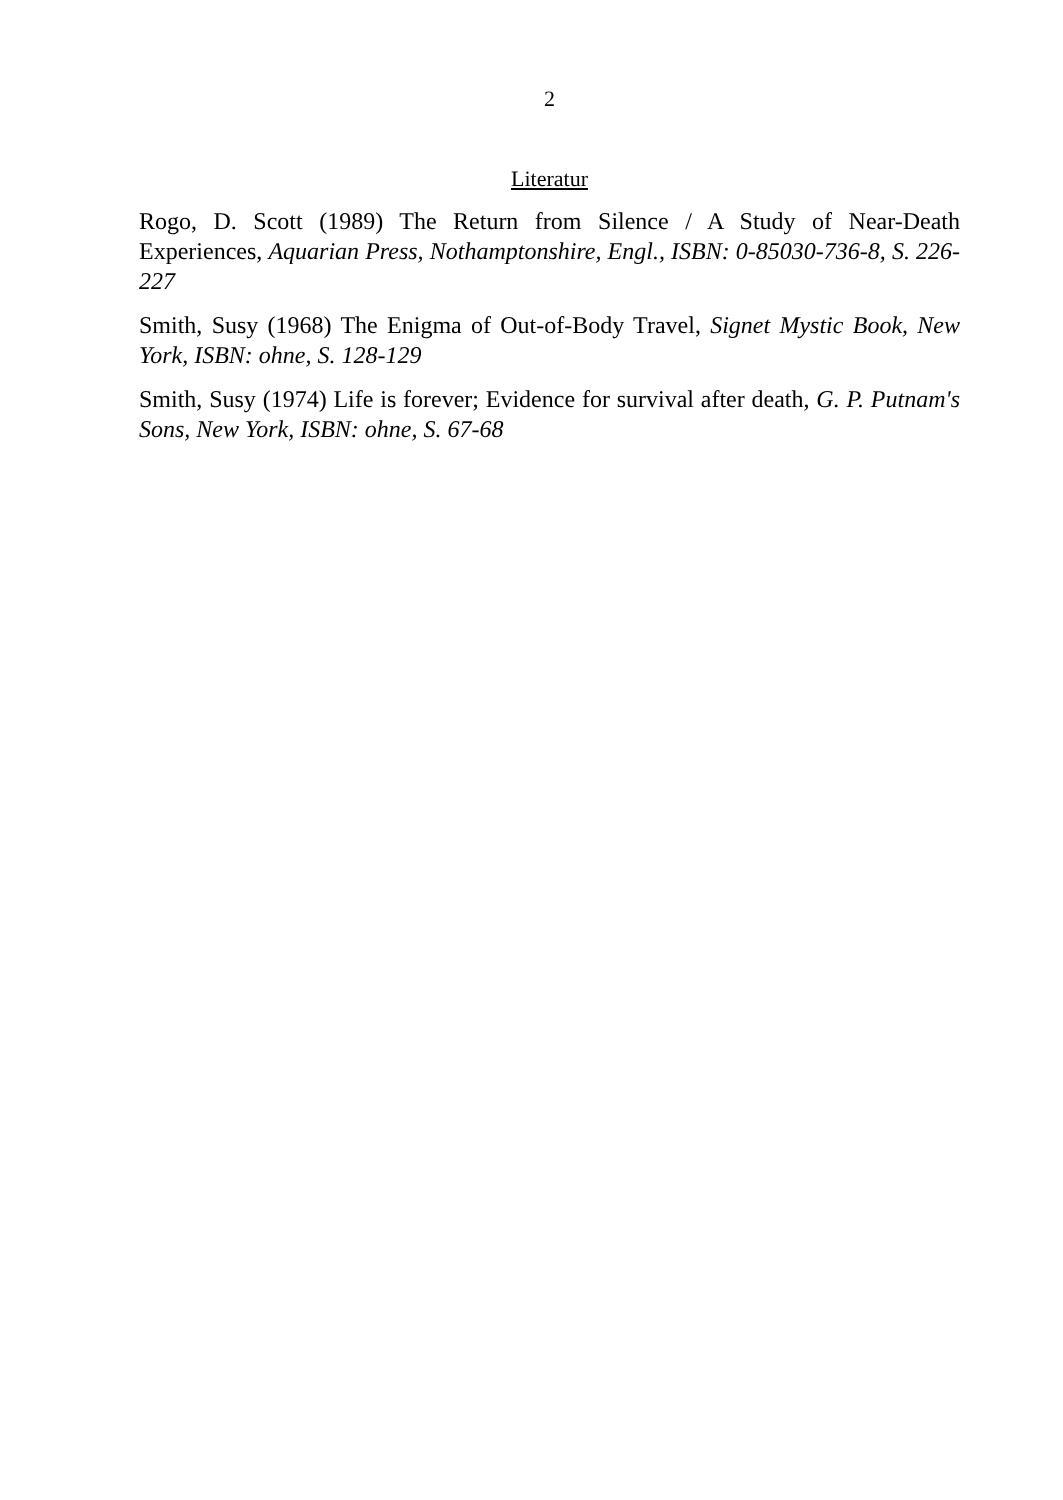2
Literatur
Rogo, D. Scott (1989) The Return from Silence / A Study of Near-Death Experiences, Aquarian Press, Nothamptonshire, Engl., ISBN: 0-85030-736-8, S. 226-227
Smith, Susy (1968) The Enigma of Out-of-Body Travel, Signet Mystic Book, New York, ISBN: ohne, S. 128-129
Smith, Susy (1974) Life is forever; Evidence for survival after death, G. P. Putnam's Sons, New York, ISBN: ohne, S. 67-68